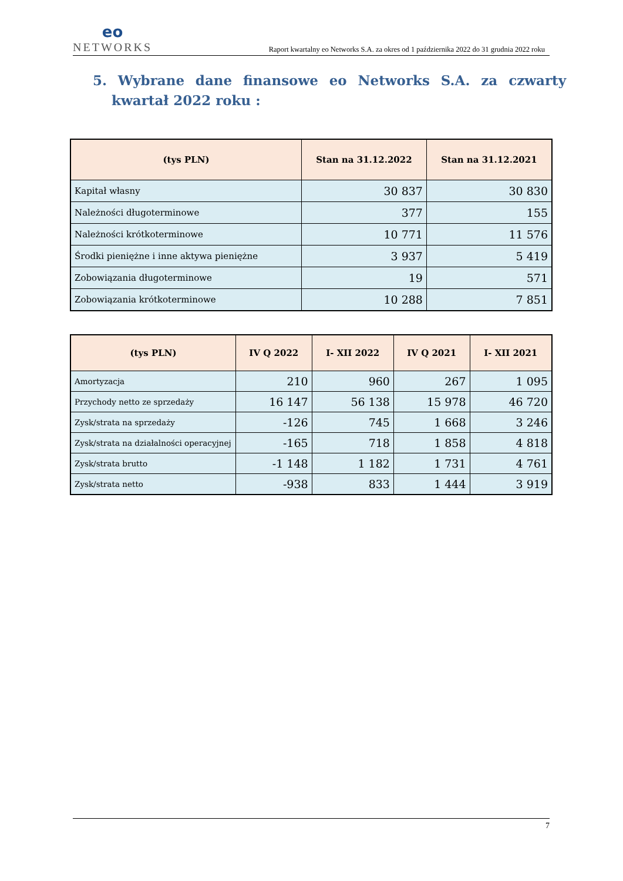eo
NETWORKS
Raport kwartalny eo Networks S.A. za okres od 1 października 2022 do 31 grudnia 2022 roku
5. Wybrane dane finansowe eo Networks S.A. za czwarty kwartał 2022 roku :
| (tys PLN) | Stan na 31.12.2022 | Stan na 31.12.2021 |
| --- | --- | --- |
| Kapitał własny | 30 837 | 30 830 |
| Należności długoterminowe | 377 | 155 |
| Należności krótkoterminowe | 10 771 | 11 576 |
| Środki pieniężne i inne aktywa pieniężne | 3 937 | 5 419 |
| Zobowiązania długoterminowe | 19 | 571 |
| Zobowiązania krótkoterminowe | 10 288 | 7 851 |
| (tys PLN) | IV Q 2022 | I- XII 2022 | IV Q 2021 | I- XII 2021 |
| --- | --- | --- | --- | --- |
| Amortyzacja | 210 | 960 | 267 | 1 095 |
| Przychody netto ze sprzedaży | 16 147 | 56 138 | 15 978 | 46 720 |
| Zysk/strata na sprzedaży | -126 | 745 | 1 668 | 3 246 |
| Zysk/strata na działalności operacyjnej | -165 | 718 | 1 858 | 4 818 |
| Zysk/strata brutto | -1 148 | 1 182 | 1 731 | 4 761 |
| Zysk/strata netto | -938 | 833 | 1 444 | 3 919 |
7